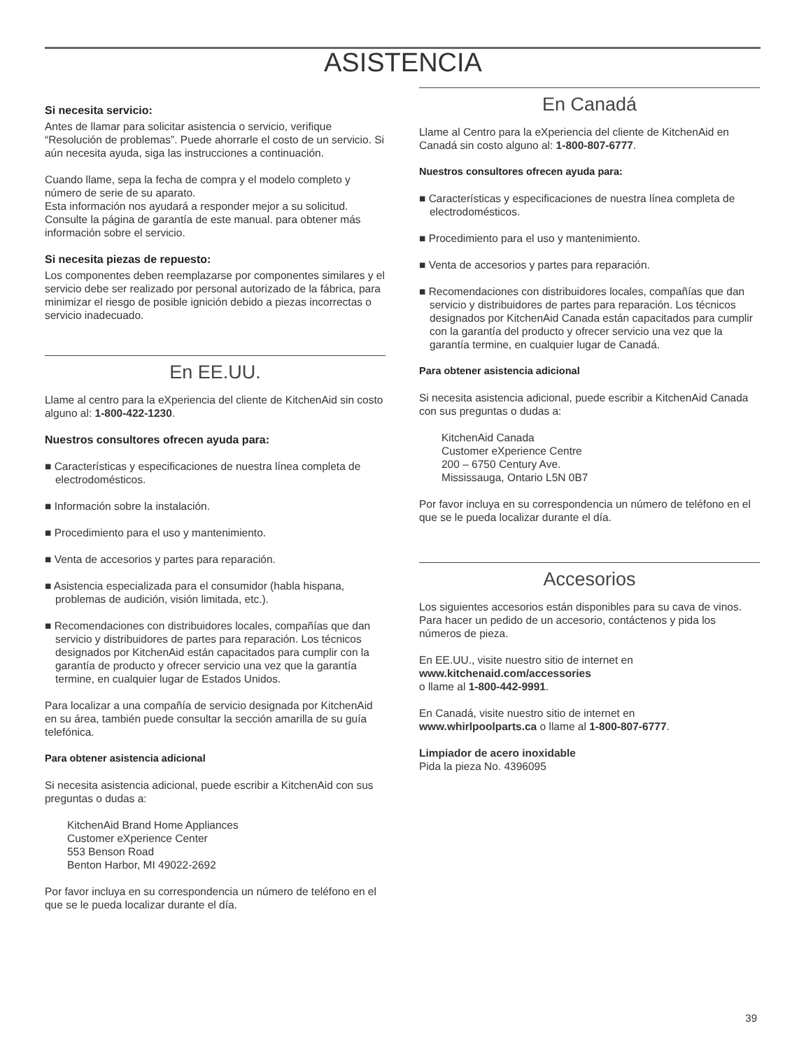ASISTENCIA
Si necesita servicio:
Antes de llamar para solicitar asistencia o servicio, verifique “Resolución de problemas”. Puede ahorrarle el costo de un servicio. Si aún necesita ayuda, siga las instrucciones a continuación.
Cuando llame, sepa la fecha de compra y el modelo completo y número de serie de su aparato.
Esta información nos ayudará a responder mejor a su solicitud. Consulte la página de garantía de este manual. para obtener más información sobre el servicio.
Si necesita piezas de repuesto:
Los componentes deben reemplazarse por componentes similares y el servicio debe ser realizado por personal autorizado de la fábrica, para minimizar el riesgo de posible ignición debido a piezas incorrectas o servicio inadecuado.
En EE.UU.
Llame al centro para la eXperiencia del cliente de KitchenAid sin costo alguno al: 1-800-422-1230.
Nuestros consultores ofrecen ayuda para:
■ Características y especificaciones de nuestra línea completa de electrodomésticos.
■ Información sobre la instalación.
■ Procedimiento para el uso y mantenimiento.
■ Venta de accesorios y partes para reparación.
■ Asistencia especializada para el consumidor (habla hispana, problemas de audición, visión limitada, etc.).
■ Recomendaciones con distribuidores locales, compañías que dan servicio y distribuidores de partes para reparación. Los técnicos designados por KitchenAid están capacitados para cumplir con la garantía de producto y ofrecer servicio una vez que la garantía termine, en cualquier lugar de Estados Unidos.
Para localizar a una compañía de servicio designada por KitchenAid en su área, también puede consultar la sección amarilla de su guía telefónica.
Para obtener asistencia adicional
Si necesita asistencia adicional, puede escribir a KitchenAid con sus preguntas o dudas a:
KitchenAid Brand Home Appliances
Customer eXperience Center
553 Benson Road
Benton Harbor, MI 49022-2692
Por favor incluya en su correspondencia un número de teléfono en el que se le pueda localizar durante el día.
En Canadá
Llame al Centro para la eXperiencia del cliente de KitchenAid en Canadá sin costo alguno al: 1-800-807-6777.
Nuestros consultores ofrecen ayuda para:
■ Características y especificaciones de nuestra línea completa de electrodomésticos.
■ Procedimiento para el uso y mantenimiento.
■ Venta de accesorios y partes para reparación.
■ Recomendaciones con distribuidores locales, compañías que dan servicio y distribuidores de partes para reparación. Los técnicos designados por KitchenAid Canada están capacitados para cumplir con la garantía del producto y ofrecer servicio una vez que la garantía termine, en cualquier lugar de Canadá.
Para obtener asistencia adicional
Si necesita asistencia adicional, puede escribir a KitchenAid Canada con sus preguntas o dudas a:
KitchenAid Canada
Customer eXperience Centre
200 – 6750 Century Ave.
Mississauga, Ontario L5N 0B7
Por favor incluya en su correspondencia un número de teléfono en el que se le pueda localizar durante el día.
Accesorios
Los siguientes accesorios están disponibles para su cava de vinos. Para hacer un pedido de un accesorio, contáctenos y pida los números de pieza.
En EE.UU., visite nuestro sitio de internet en
www.kitchenaid.com/accessories
o llame al 1-800-442-9991.
En Canadá, visite nuestro sitio de internet en
www.whirlpoolparts.ca o llame al 1-800-807-6777.
Limpiador de acero inoxidable
Pida la pieza No. 4396095
39